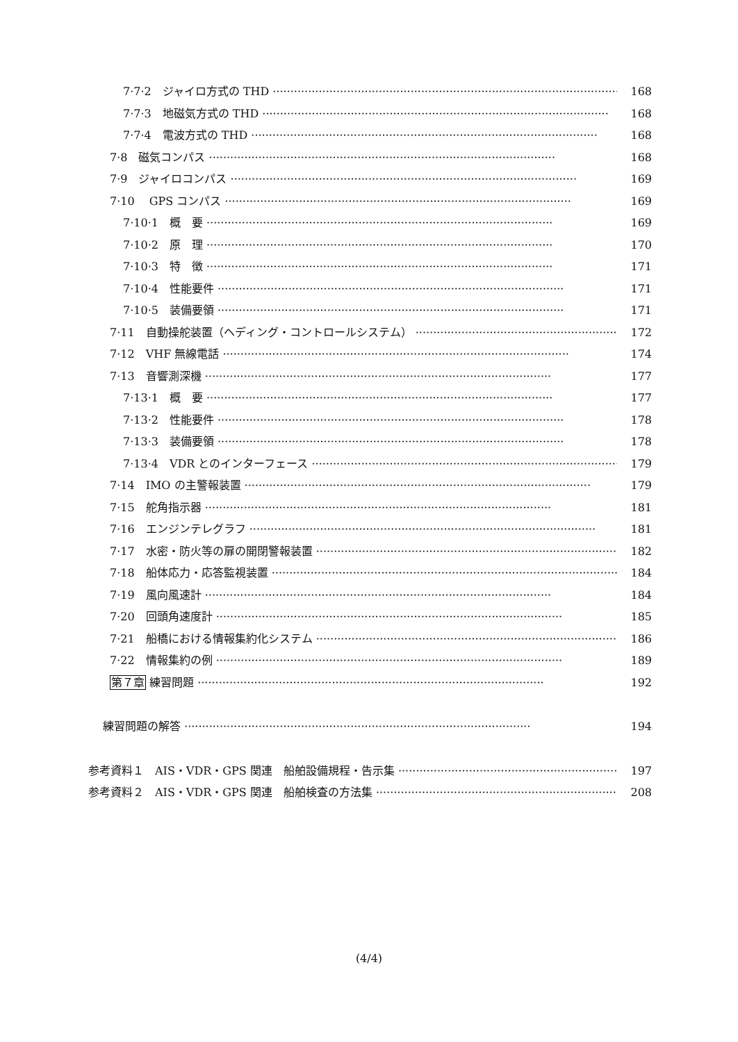7·7·2　ジャイロ方式の THD 168
7·7·3　地磁気方式の THD 168
7·7·4　電波方式の THD 168
7·8　磁気コンパス 168
7·9　ジャイロコンパス 169
7·10　 GPS コンパス 169
7·10·1　概　要 169
7·10·2　原　理 170
7·10·3　特　徴 171
7·10·4　性能要件 171
7·10·5　装備要領 171
7·11　自動操舵装置（ヘディング・コントロールシステム） 172
7·12　VHF 無線電話 174
7·13　音響測深機 177
7·13·1　概　要 177
7·13·2　性能要件 178
7·13·3　装備要領 178
7·13·4　VDR とのインターフェース 179
7·14　IMO の主警報装置 179
7·15　舵角指示器 181
7·16　エンジンテレグラフ 181
7·17　水密・防火等の扉の開閉警報装置 182
7·18　船体応力・応答監視装置 184
7·19　風向風速計 184
7·20　回頭角速度計 185
7·21　船橋における情報集約化システム 186
7·22　情報集約の例 189
第７章 練習問題 192
練習問題の解答 194
参考資料１　AIS・VDR・GPS 関連　船舶設備規程・告示集 197
参考資料２　AIS・VDR・GPS 関連　船舶検査の方法集 208
(4/4)